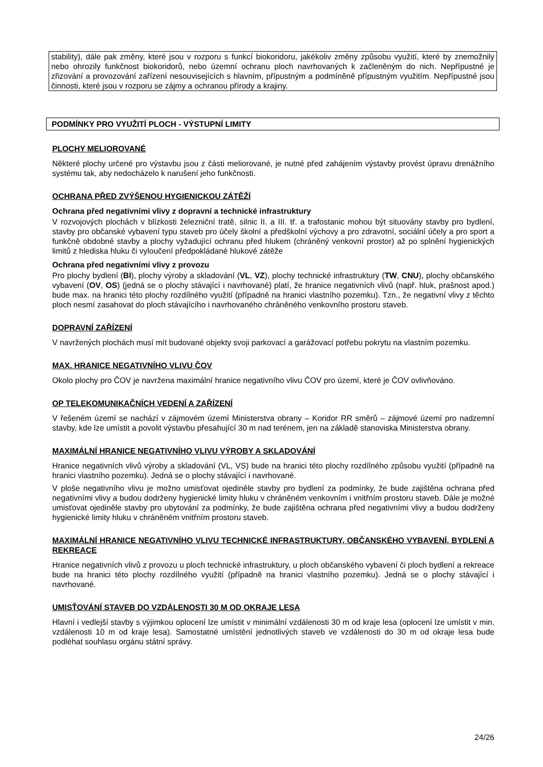stability), dále pak změny, které jsou v rozporu s funkcí biokoridoru, jakékoliv změny způsobu využití, které by znemožnily nebo ohrozily funkčnost biokoridorů, nebo územní ochranu ploch navrhovaných k začleněným do nich. Nepřípustné je zřizování a provozování zařízení nesouvisejících s hlavním, přípustným a podmíněně přípustným využitím. Nepřípustné jsou činnosti, které jsou v rozporu se zájmy a ochranou přírody a krajiny.
PODMÍNKY PRO VYUŽITÍ PLOCH - VÝSTUPNÍ LIMITY
PLOCHY MELIOROVANÉ
Některé plochy určené pro výstavbu jsou z části meliorované, je nutné před zahájením výstavby provést úpravu drenážního systému tak, aby nedocházelo k narušení jeho funkčnosti.
OCHRANA PŘED ZVÝŠENOU HYGIENICKOU ZÁTĚŽÍ
Ochrana před negativními vlivy z dopravní a technické infrastruktury
V rozvojových plochách v blízkosti železniční tratě, silnic II. a III. tř. a trafostanic mohou být situovány stavby pro bydlení, stavby pro občanské vybavení typu staveb pro účely školní a předškolní výchovy a pro zdravotní, sociální účely a pro sport a funkčně obdobné stavby a plochy vyžadující ochranu před hlukem (chráněný venkovní prostor) až po splnění hygienických limitů z hlediska hluku či vyloučení předpokládané hlukové zátěže
Ochrana před negativními vlivy z provozu
Pro plochy bydlení (BI), plochy výroby a skladování (VL, VZ), plochy technické infrastruktury (TW, CNU), plochy občanského vybavení (OV, OS) (jedná se o plochy stávající i navrhované) platí, že hranice negativních vlivů (např. hluk, prašnost apod.) bude max. na hranici této plochy rozdílného využití (případně na hranici vlastního pozemku). Tzn., že negativní vlivy z těchto ploch nesmí zasahovat do ploch stávajícího i navrhovaného chráněného venkovního prostoru staveb.
DOPRAVNÍ ZAŘÍZENÍ
V navržených plochách musí mít budované objekty svoji parkovací a garážovací potřebu pokrytu na vlastním pozemku.
MAX. HRANICE NEGATIVNÍHO VLIVU ČOV
Okolo plochy pro ČOV je navržena maximální hranice negativního vlivu ČOV pro území, které je ČOV ovlivňováno.
OP TELEKOMUNIKAČNÍCH VEDENÍ A ZAŘÍZENÍ
V řešeném území se nachází v zájmovém území Ministerstva obrany – Koridor RR směrů – zájmové území pro nadzemní stavby, kde lze umístit a povolit výstavbu přesahující 30 m nad terénem, jen na základě stanoviska Ministerstva obrany.
MAXIMÁLNÍ HRANICE NEGATIVNÍHO VLIVU VÝROBY A SKLADOVÁNÍ
Hranice negativních vlivů výroby a skladování (VL, VS) bude na hranici této plochy rozdílného způsobu využití (případně na hranici vlastního pozemku). Jedná se o plochy stávající i navrhované.
V ploše negativního vlivu je možno umisťovat ojediněle stavby pro bydlení za podmínky, že bude zajištěna ochrana před negativními vlivy a budou dodrženy hygienické limity hluku v chráněném venkovním i vnitřním prostoru staveb. Dále je možné umisťovat ojediněle stavby pro ubytování za podmínky, že bude zajištěna ochrana před negativními vlivy a budou dodrženy hygienické limity hluku v chráněném vnitřním prostoru staveb.
MAXIMÁLNÍ HRANICE NEGATIVNÍHO VLIVU TECHNICKÉ INFRASTRUKTURY, OBČANSKÉHO VYBAVENÍ, BYDLENÍ A REKREACE
Hranice negativních vlivů z provozu u ploch technické infrastruktury, u ploch občanského vybavení či ploch bydlení a rekreace bude na hranici této plochy rozdílného využití (případně na hranici vlastního pozemku). Jedná se o plochy stávající i navrhované.
UMISŤOVÁNÍ STAVEB DO VZDÁLENOSTI 30 M OD OKRAJE LESA
Hlavní i vedlejší stavby s výjimkou oplocení lze umístit v minimální vzdálenosti 30 m od kraje lesa (oplocení lze umístit v min. vzdálenosti 10 m od kraje lesa). Samostatné umístění jednotlivých staveb ve vzdálenosti do 30 m od okraje lesa bude podléhat souhlasu orgánu státní správy.
24/26